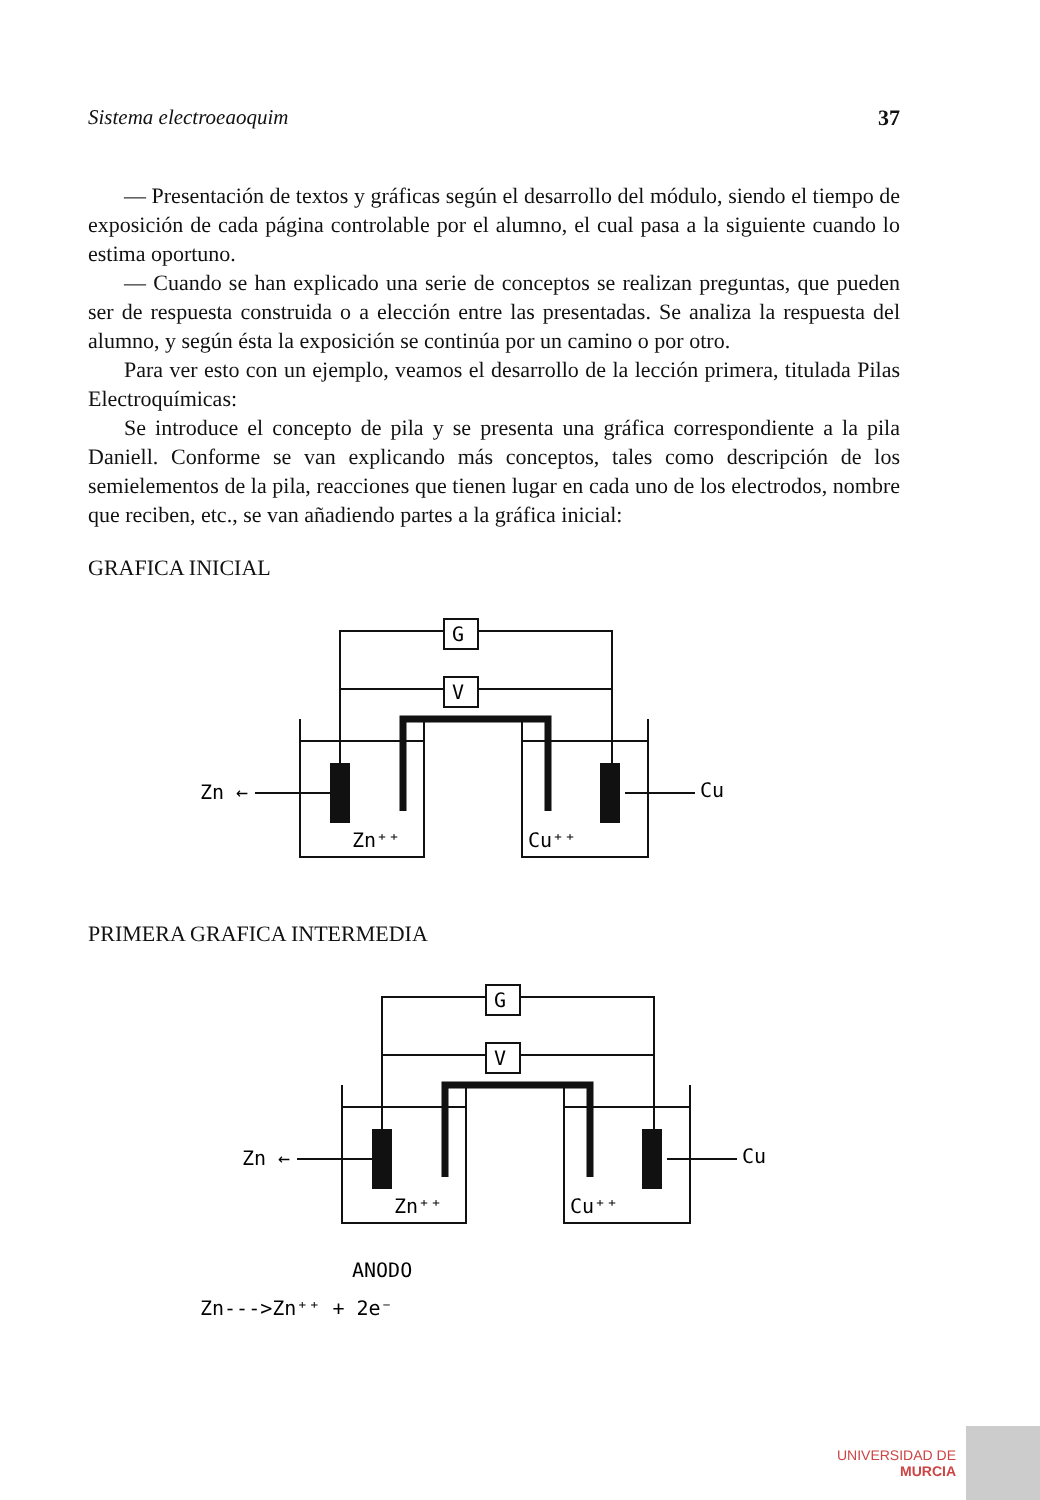Sistema electroeaoquim 37
— Presentación de textos y gráficas según el desarrollo del módulo, siendo el tiempo de exposición de cada página controlable por el alumno, el cual pasa a la siguiente cuando lo estima oportuno.
— Cuando se han explicado una serie de conceptos se realizan preguntas, que pueden ser de respuesta construida o a elección entre las presentadas. Se analiza la respuesta del alumno, y según ésta la exposición se continúa por un camino o por otro.
Para ver esto con un ejemplo, veamos el desarrollo de la lección primera, titulada Pilas Electroquímicas:
Se introduce el concepto de pila y se presenta una gráfica correspondiente a la pila Daniell. Conforme se van explicando más conceptos, tales como descripción de los semielementos de la pila, reacciones que tienen lugar en cada uno de los electrodos, nombre que reciben, etc., se van añadiendo partes a la gráfica inicial:
GRAFICA INICIAL
G
V
Zn ←
Cu
Zn⁺⁺
Cu⁺⁺
PRIMERA GRAFICA INTERMEDIA
G
V
Zn ←
Cu
Zn⁺⁺
Cu⁺⁺
ANODO
Zn--->Zn⁺⁺ + 2e⁻
UNIVERSIDAD DE
MURCIA